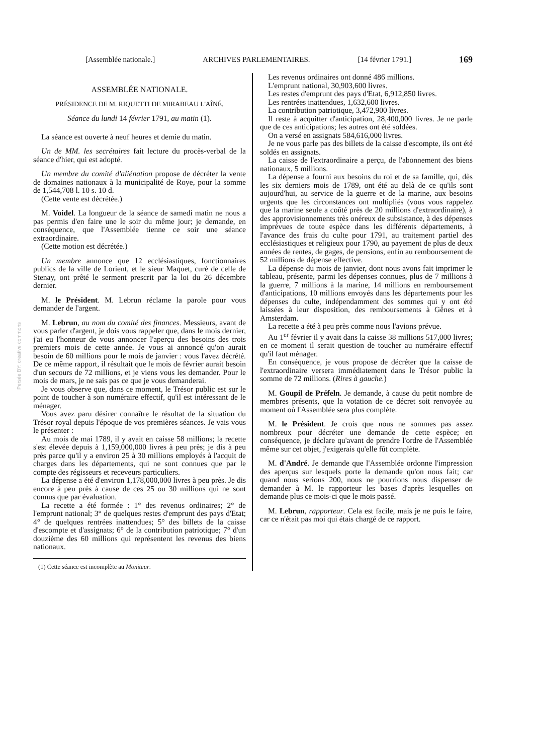[Assemblée nationale.] ARCHIVES PARLEMENTAIRES. [14 février 1791.] 169
Persée BY: creative commons
ASSEMBLÉE NATIONALE.
PRÉSIDENCE DE M. RIQUETTI DE MIRABEAU L'AÎNÉ.
Séance du lundi 14 février 1791, au matin (1).
La séance est ouverte à neuf heures et demie du matin.
Un de MM. les secrétaires fait lecture du procès-verbal de la séance d'hier, qui est adopté.
Un membre du comité d'aliénation propose de décréter la vente de domaines nationaux à la municipalité de Roye, pour la somme de 1,544,708 l. 10 s. 10 d.
(Cette vente est décrétée.)
M. Voidel. La longueur de la séance de samedi matin ne nous a pas permis d'en faire une le soir du même jour; je demande, en conséquence, que l'Assemblée tienne ce soir une séance extraordinaire.
(Cette motion est décrétée.)
Un membre annonce que 12 ecclésiastiques, fonctionnaires publics de la ville de Lorient, et le sieur Maquet, curé de celle de Stenay, ont prêté le serment prescrit par la loi du 26 décembre dernier.
M. le Président. M. Lebrun réclame la parole pour vous demander de l'argent.
M. Lebrun, au nom du comité des finances. Messieurs, avant de vous parler d'argent, je dois vous rappeler que, dans le mois dernier, j'ai eu l'honneur de vous annoncer l'aperçu des besoins des trois premiers mois de cette année. Je vous ai annoncé qu'on aurait besoin de 60 millions pour le mois de janvier : vous l'avez décrété. De ce même rapport, il résultait que le mois de février aurait besoin d'un secours de 72 millions, et je viens vous les demander. Pour le mois de mars, je ne sais pas ce que je vous demanderai.
Je vous observe que, dans ce moment, le Trésor public est sur le point de toucher à son numéraire effectif, qu'il est intéressant de le ménager.
Vous avez paru désirer connaître le résultat de la situation du Trésor royal depuis l'époque de vos premières séances. Je vais vous le présenter :
Au mois de mai 1789, il y avait en caisse 58 millions; la recette s'est élevée depuis à 1,159,000,000 livres à peu près; je dis à peu près parce qu'il y a environ 25 à 30 millions employés à l'acquit de charges dans les départements, qui ne sont connues que par le compte des régisseurs et receveurs particuliers.
La dépense a été d'environ 1,178,000,000 livres à peu près. Je dis encore à peu près à cause de ces 25 ou 30 millions qui ne sont connus que par évaluation.
La recette a été formée : 1° des revenus ordinaires; 2° de l'emprunt national; 3° de quelques restes d'emprunt des pays d'Etat; 4° de quelques rentrées inattendues; 5° des billets de la caisse d'escompte et d'assignats; 6° de la contribution patriotique; 7° d'un douzième des 60 millions qui représentent les revenus des biens nationaux.
(1) Cette séance est incomplète au Moniteur.
Les revenus ordinaires ont donné 486 millions.
L'emprunt national, 30,903,600 livres.
Les restes d'emprunt des pays d'Etat, 6,912,850 livres.
Les rentrées inattendues, 1,632,600 livres.
La contribution patriotique, 3,472,900 livres.
Il reste à acquitter d'anticipation, 28,400,000 livres. Je ne parle que de ces anticipations; les autres ont été soldées.
On a versé en assignats 584,616,000 livres.
Je ne vous parle pas des billets de la caisse d'escompte, ils ont été soldés en assignats.
La caisse de l'extraordinaire a perçu, de l'abonnement des biens nationaux, 5 millions.
La dépense a fourni aux besoins du roi et de sa famille, qui, dès les six derniers mois de 1789, ont été au delà de ce qu'ils sont aujourd'hui, au service de la guerre et de la marine, aux besoins urgents que les circonstances ont multipliés (vous vous rappelez que la marine seule a coûté près de 20 millions d'extraordinaire), à des approvisionnements très onéreux de subsistance, à des dépenses imprévues de toute espèce dans les différents départements, à l'avance des frais du culte pour 1791, au traitement partiel des ecclésiastiques et religieux pour 1790, au payement de plus de deux années de rentes, de gages, de pensions, enfin au remboursement de 52 millions de dépense effective.
La dépense du mois de janvier, dont nous avons fait imprimer le tableau, présente, parmi les dépenses connues, plus de 7 millions à la guerre, 7 millions à la marine, 14 millions en remboursement d'anticipations, 10 millions envoyés dans les départements pour les dépenses du culte, indépendamment des sommes qui y ont été laissées à leur disposition, des remboursements à Gênes et à Amsterdam.
La recette a été à peu près comme nous l'avions prévue.
Au 1<sup>er</sup> février il y avait dans la caisse 38 millions 517,000 livres; en ce moment il serait question de toucher au numéraire effectif qu'il faut ménager.
En conséquence, je vous propose de décréter que la caisse de l'extraordinaire versera immédiatement dans le Trésor public la somme de 72 millions. (Rires à gauche.)
M. Goupil de Préfeln. Je demande, à cause du petit nombre de membres présents, que la votation de ce décret soit renvoyée au moment où l'Assemblée sera plus complète.
M. le Président. Je crois que nous ne sommes pas assez nombreux pour décréter une demande de cette espèce; en conséquence, je déclare qu'avant de prendre l'ordre de l'Assemblée même sur cet objet, j'exigerais qu'elle fût complète.
M. d'André. Je demande que l'Assemblée ordonne l'impression des aperçus sur lesquels porte la demande qu'on nous fait; car quand nous serions 200, nous ne pourrions nous dispenser de demander à M. le rapporteur les bases d'après lesquelles on demande plus ce mois-ci que le mois passé.
M. Lebrun, rapporteur. Cela est facile, mais je ne puis le faire, car ce n'était pas moi qui étais chargé de ce rapport.